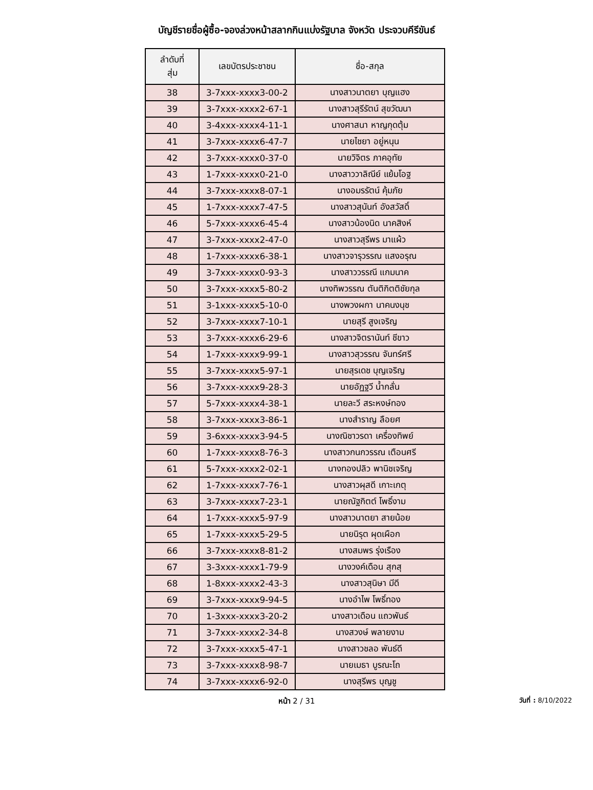บัญชีรายชื่อผู้ซื้อ-จองล่วงหน้าสลากกินแบ่งรัฐบาล จังหวัด ประจวบคีรีขันธ์
| ลำดับที่ สุ่ม | เลขบัตรประชาชน | ชื่อ-สกุล |
| --- | --- | --- |
| 38 | 3-7xxx-xxxx3-00-2 | นางสาวนาตยา บุญแฮง |
| 39 | 3-7xxx-xxxx2-67-1 | นางสาวสุรีรัตน์ สุขวัฒนา |
| 40 | 3-4xxx-xxxx4-11-1 | นางศาสนา หาญกุดตุ้ม |
| 41 | 3-7xxx-xxxx6-47-7 | นายไชยา อยู่หนุน |
| 42 | 3-7xxx-xxxx0-37-0 | นายวิจิตร ภาคอุทัย |
| 43 | 1-7xxx-xxxx0-21-0 | นางสาววาลิณีย์ แย้มโอฐ |
| 44 | 3-7xxx-xxxx8-07-1 | นางอมรรัตน์ คุ้มภัย |
| 45 | 1-7xxx-xxxx7-47-5 | นางสาวสุนันท์ อังสวัสดิ์ |
| 46 | 5-7xxx-xxxx6-45-4 | นางสาวน้องนิด นาคสิงห์ |
| 47 | 3-7xxx-xxxx2-47-0 | นางสาวสุรีพร มาแผ้ว |
| 48 | 1-7xxx-xxxx6-38-1 | นางสาวจารุวรรณ แสงอรุณ |
| 49 | 3-7xxx-xxxx0-93-3 | นางสาววรรณี แกมนาค |
| 50 | 3-7xxx-xxxx5-80-2 | นางทิพวรรณ ตันติกิตติชัยกุล |
| 51 | 3-1xxx-xxxx5-10-0 | นางพวงผกา นาคนงนุช |
| 52 | 3-7xxx-xxxx7-10-1 | นายสุรี สูงเจริญ |
| 53 | 3-7xxx-xxxx6-29-6 | นางสาวจิตรานันท์ ชีขาว |
| 54 | 1-7xxx-xxxx9-99-1 | นางสาวสุวรรณ จันทร์ศรี |
| 55 | 3-7xxx-xxxx5-97-1 | นายสุรเดช บุญเจริญ |
| 56 | 3-7xxx-xxxx9-28-3 | นายอัฏฐวี น้ำกลั่น |
| 57 | 5-7xxx-xxxx4-38-1 | นายละวี สระหงษ์ทอง |
| 58 | 3-7xxx-xxxx3-86-1 | นางสำราญ ลือยศ |
| 59 | 3-6xxx-xxxx3-94-5 | นางณิชาวรดา เครื่องทิพย์ |
| 60 | 1-7xxx-xxxx8-76-3 | นางสาวกนกวรรณ เตือนศรี |
| 61 | 5-7xxx-xxxx2-02-1 | นางทองปลิว พานิชเจริญ |
| 62 | 1-7xxx-xxxx7-76-1 | นางสาวผุสดี เกาะเกตุ |
| 63 | 3-7xxx-xxxx7-23-1 | นายณัฐกิตต์ โพธิ์งาม |
| 64 | 1-7xxx-xxxx5-97-9 | นางสาวนาตยา สายน้อย |
| 65 | 1-7xxx-xxxx5-29-5 | นายนิรุต ผุดเผือก |
| 66 | 3-7xxx-xxxx8-81-2 | นางสมพร รุ่งเรือง |
| 67 | 3-3xxx-xxxx1-79-9 | นางวงค์เดือน สุกสุ |
| 68 | 1-8xxx-xxxx2-43-3 | นางสาวสุนิษา มีดี |
| 69 | 3-7xxx-xxxx9-94-5 | นางอำไพ โพธิ์ทอง |
| 70 | 1-3xxx-xxxx3-20-2 | นางสาวเดือน แถวพันธ์ |
| 71 | 3-7xxx-xxxx2-34-8 | นางสวงษ์ พลายงาม |
| 72 | 3-7xxx-xxxx5-47-1 | นางสาวชลอ พันธ์ดี |
| 73 | 3-7xxx-xxxx8-98-7 | นายเมธา บูรณะโถ |
| 74 | 3-7xxx-xxxx6-92-0 | นางสุรีพร บุญชู |
หน้า 2 / 31
วันที่ : 8/10/2022